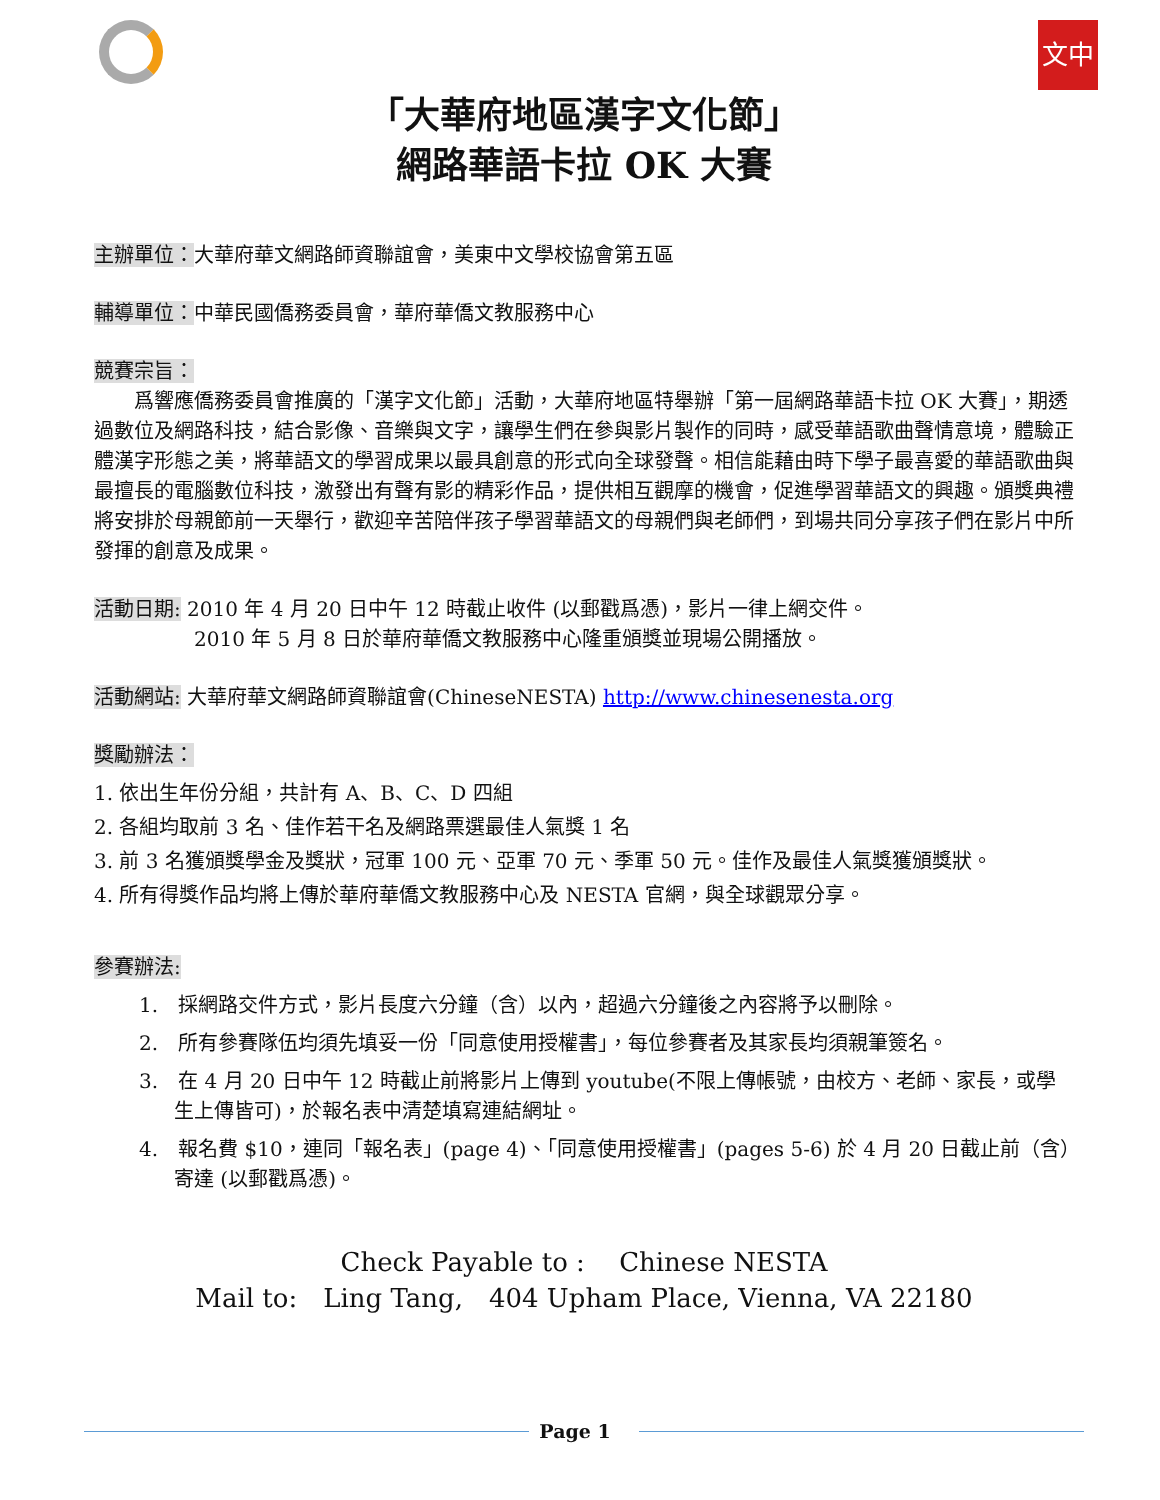文中
「大華府地區漢字文化節」
網路華語卡拉 OK 大賽
主辦單位：大華府華文網路師資聯誼會，美東中文學校協會第五區
輔導單位：中華民國僑務委員會，華府華僑文教服務中心
競賽宗旨：
  爲響應僑務委員會推廣的「漢字文化節」活動，大華府地區特舉辦「第一屆網路華語卡拉 OK 大賽」，期透過數位及網路科技，結合影像、音樂與文字，讓學生們在參與影片製作的同時，感受華語歌曲聲情意境，體驗正體漢字形態之美，將華語文的學習成果以最具創意的形式向全球發聲。相信能藉由時下學子最喜愛的華語歌曲與最擅長的電腦數位科技，激發出有聲有影的精彩作品，提供相互觀摩的機會，促進學習華語文的興趣。頒獎典禮將安排於母親節前一天舉行，歡迎辛苦陪伴孩子學習華語文的母親們與老師們，到場共同分享孩子們在影片中所發揮的創意及成果。
活動日期: 2010 年 4 月 20 日中午 12 時截止收件 (以郵戳爲憑)，影片一律上網交件。
2010 年 5 月 8 日於華府華僑文教服務中心隆重頒獎並現場公開播放。
活動網站: 大華府華文網路師資聯誼會(ChineseNESTA) http://www.chinesenesta.org
獎勵辦法：
1. 依出生年份分組，共計有 A、B、C、D 四組
2. 各組均取前 3 名、佳作若干名及網路票選最佳人氣獎 1 名
3. 前 3 名獲頒獎學金及獎狀，冠軍 100 元、亞軍 70 元、季軍 50 元。佳作及最佳人氣獎獲頒獎狀。
4. 所有得獎作品均將上傳於華府華僑文教服務中心及 NESTA 官網，與全球觀眾分享。
參賽辦法:
1. 採網路交件方式，影片長度六分鐘（含）以內，超過六分鐘後之內容將予以刪除。
2. 所有參賽隊伍均須先填妥一份「同意使用授權書」，每位參賽者及其家長均須親筆簽名。
3. 在 4 月 20 日中午 12 時截止前將影片上傳到 youtube(不限上傳帳號，由校方、老師、家長，或學生上傳皆可)，於報名表中清楚填寫連結網址。
4. 報名費 $10，連同「報名表」(page 4)、「同意使用授權書」(pages 5-6) 於 4 月 20 日截止前（含）寄達 (以郵戳爲憑)。
Check Payable to :  Chinese NESTA
Mail to: Ling Tang, 404 Upham Place, Vienna, VA 22180
Page 1